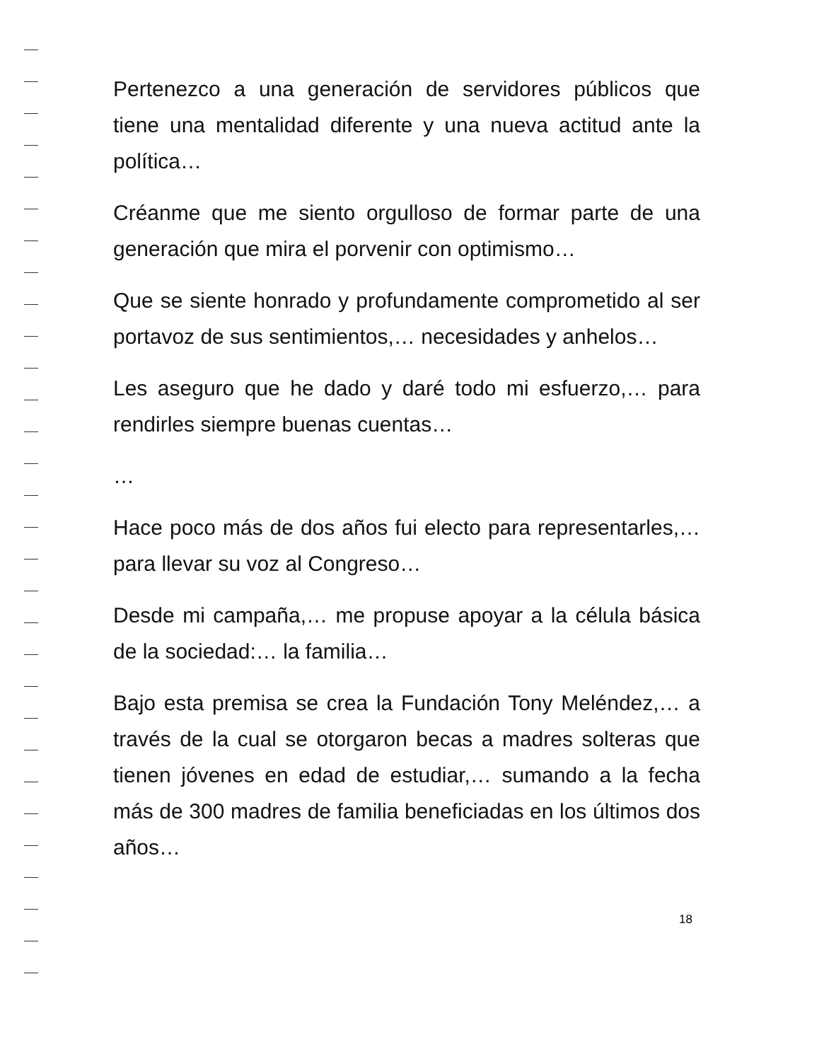Pertenezco a una generación de servidores públicos que tiene una mentalidad diferente y una nueva actitud ante la política…
Créanme que me siento orgulloso de formar parte de una generación que mira el porvenir con optimismo…
Que se siente honrado y profundamente comprometido al ser portavoz de sus sentimientos,… necesidades y anhelos…
Les aseguro que he dado y daré todo mi esfuerzo,… para rendirles siempre buenas cuentas…
…
Hace poco más de dos años fui electo para representarles,… para llevar su voz al Congreso…
Desde mi campaña,… me propuse apoyar a la célula básica de la sociedad:… la familia…
Bajo esta premisa se crea la Fundación Tony Meléndez,… a través de la cual se otorgaron becas a madres solteras que tienen jóvenes en edad de estudiar,… sumando a la fecha más de 300 madres de familia beneficiadas en los últimos dos años…
18